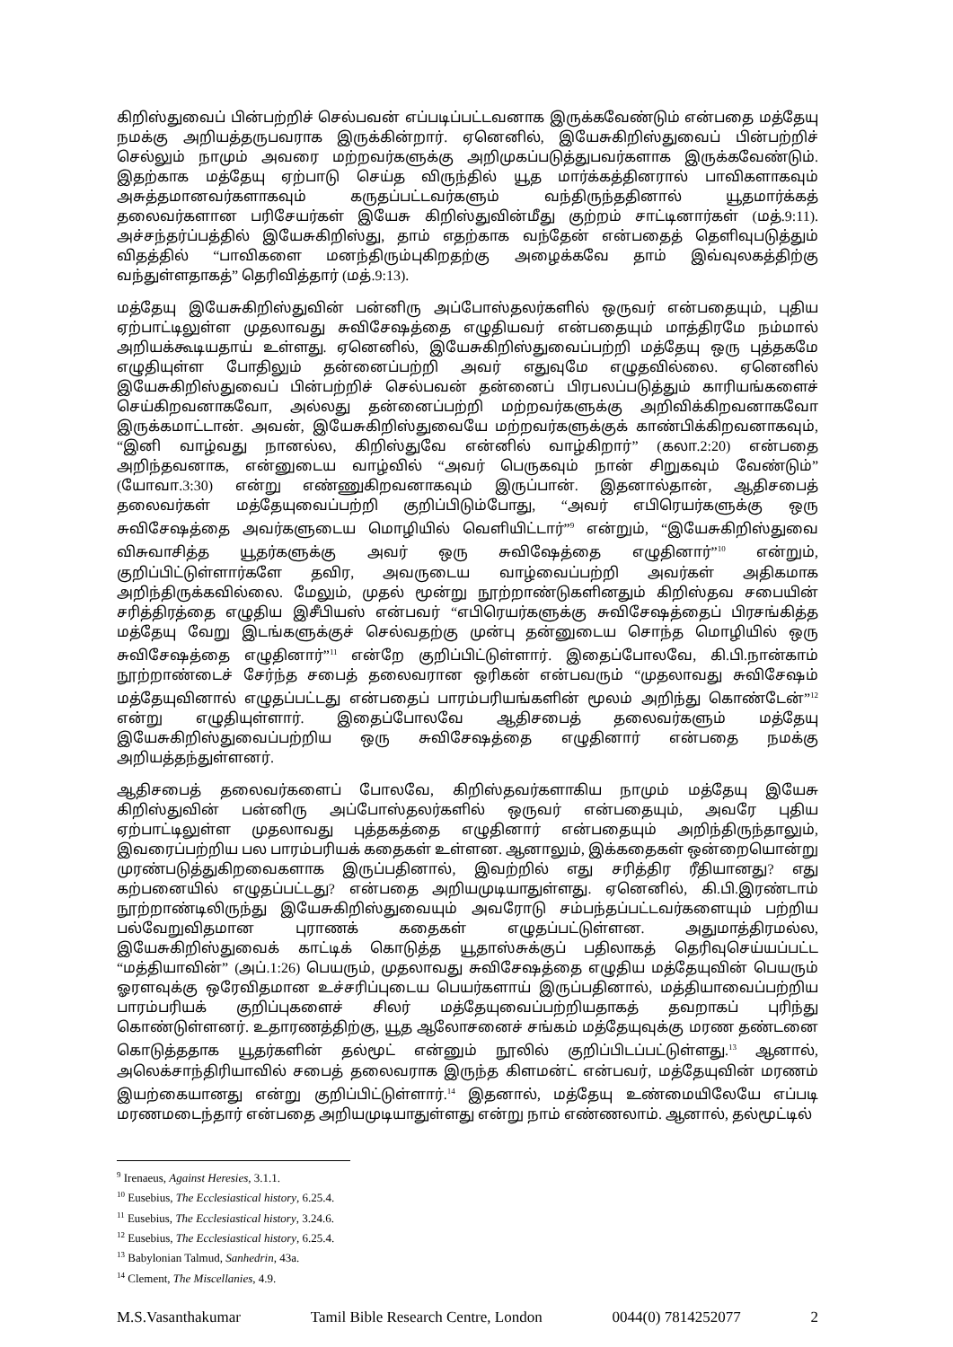கிறிஸ்துவைப் பின்பற்றிச் செல்பவன் எப்படிப்பட்டவனாக இருக்கவேண்டும் என்பதை மத்தேயு நமக்கு அறியத்தருபவராக இருக்கின்றார். ஏனெனில், இயேசுகிறிஸ்துவைப் பின்பற்றிச் செல்லும் நாமும் அவரை மற்றவர்களுக்கு அறிமுகப்படுத்துபவர்களாக இருக்கவேண்டும். இதற்காக மத்தேயு ஏற்பாடு செய்த விருந்தில் யூத மார்க்கத்தினரால் பாவிகளாகவும் அசுத்தமானவர்களாகவும் கருதப்பட்டவர்களும் வந்திருந்ததினால் யூதமார்க்கத் தலைவர்களான பரிசேயர்கள் இயேசு கிறிஸ்துவின்மீது குற்றம் சாட்டினார்கள் (மத்.9:11). அச்சந்தர்ப்பத்தில் இயேசுகிறிஸ்து, தாம் எதற்காக வந்தேன் என்பதைத் தெளிவுபடுத்தும் விதத்தில் “பாவிகளை மனந்திரும்புகிறதற்கு அழைக்கவே தாம் இவ்வுலகத்திற்கு வந்துள்ளதாகத்” தெரிவித்தார் (மத்.9:13).
மத்தேயு இயேசுகிறிஸ்துவின் பன்னிரு அப்போஸ்தலர்களில் ஒருவர் என்பதையும், புதிய ஏற்பாட்டிலுள்ள முதலாவது சுவிசேஷத்தை எழுதியவர் என்பதையும் மாத்திரமே நம்மால் அறியக்கூடியதாய் உள்ளது. ஏனெனில், இயேசுகிறிஸ்துவைப்பற்றி மத்தேயு ஒரு புத்தகமே எழுதியுள்ள போதிலும் தன்னைப்பற்றி அவர் எதுவுமே எழுதவில்லை. ஏனெனில் இயேசுகிறிஸ்துவைப் பின்பற்றிச் செல்பவன் தன்னைப் பிரபலப்படுத்தும் காரியங்களைச் செய்கிறவனாகவோ, அல்லது தன்னைப்பற்றி மற்றவர்களுக்கு அறிவிக்கிறவனாகவோ இருக்கமாட்டான். அவன், இயேசுகிறிஸ்துவையே மற்றவர்களுக்குக் காண்பிக்கிறவனாகவும், “இனி வாழ்வது நானல்ல, கிறிஸ்துவே என்னில் வாழ்கிறார்” (கலா.2:20) என்பதை அறிந்தவனாக, என்னுடைய வாழ்வில் “அவர் பெருகவும் நான் சிறுகவும் வேண்டும்” (யோவா.3:30) என்று எண்ணுகிறவனாகவும் இருப்பான். இதனால்தான், ஆதிசபைத் தலைவர்கள் மத்தேயுவைப்பற்றி குறிப்பிடும்போது, “அவர் எபிரெயர்களுக்கு ஒரு சுவிசேஷத்தை அவர்களுடைய மொழியில் வெளியிட்டார்”<sup>9</sup> என்றும், “இயேசுகிறிஸ்துவை விசுவாசித்த யூதர்களுக்கு அவர் ஒரு சுவிஷேத்தை எழுதினார்”<sup>10</sup> என்றும், குறிப்பிட்டுள்ளார்களே தவிர, அவருடைய வாழ்வைப்பற்றி அவர்கள் அதிகமாக அறிந்திருக்கவில்லை. மேலும், முதல் மூன்று நூற்றாண்டுகளினதும் கிறிஸ்தவ சபையின் சரித்திரத்தை எழுதிய இசீபியஸ் என்பவர் “எபிரெயர்களுக்கு சுவிசேஷத்தைப் பிரசங்கித்த மத்தேயு வேறு இடங்களுக்குச் செல்வதற்கு முன்பு தன்னுடைய சொந்த மொழியில் ஒரு சுவிசேஷத்தை எழுதினார்”<sup>11</sup> என்றே குறிப்பிட்டுள்ளார். இதைப்போலவே, கி.பி.நான்காம் நூற்றாண்டைச் சேர்ந்த சபைத் தலைவரான ஒரிகன் என்பவரும் “முதலாவது சுவிசேஷம் மத்தேயுவினால் எழுதப்பட்டது என்பதைப் பாரம்பரியங்களின் மூலம் அறிந்து கொண்டேன்”<sup>12</sup> என்று எழுதியுள்ளார். இதைப்போலவே ஆதிசபைத் தலைவர்களும் மத்தேயு இயேசுகிறிஸ்துவைப்பற்றிய ஒரு சுவிசேஷத்தை எழுதினார் என்பதை நமக்கு அறியத்தந்துள்ளனர்.
ஆதிசபைத் தலைவர்களைப் போலவே, கிறிஸ்தவர்களாகிய நாமும் மத்தேயு இயேசு கிறிஸ்துவின் பன்னிரு அப்போஸ்தலர்களில் ஒருவர் என்பதையும், அவரே புதிய ஏற்பாட்டிலுள்ள முதலாவது புத்தகத்தை எழுதினார் என்பதையும் அறிந்திருந்தாலும், இவரைப்பற்றிய பல பாரம்பரியக் கதைகள் உள்ளன. ஆனாலும், இக்கதைகள் ஒன்றையொன்று முரண்படுத்துகிறவைகளாக இருப்பதினால், இவற்றில் எது சரித்திர ரீதியானது? எது கற்பனையில் எழுதப்பட்டது? என்பதை அறியமுடியாதுள்ளது. ஏனெனில், கி.பி.இரண்டாம் நூற்றாண்டிலிருந்து இயேசுகிறிஸ்துவையும் அவரோடு சம்பந்தப்பட்டவர்களையும் பற்றிய பல்வேறுவிதமான புராணக் கதைகள் எழுதப்பட்டுள்ளன. அதுமாத்திரமல்ல, இயேசுகிறிஸ்துவைக் காட்டிக் கொடுத்த யூதாஸ்சுக்குப் பதிலாகத் தெரிவுசெய்யப்பட்ட “மத்தியாவின்” (அப்.1:26) பெயரும், முதலாவது சுவிசேஷத்தை எழுதிய மத்தேயுவின் பெயரும் ஓரளவுக்கு ஒரேவிதமான உச்சரிப்புடைய பெயர்களாய் இருப்பதினால், மத்தியாவைப்பற்றிய பாரம்பரியக் குறிப்புகளைச் சிலர் மத்தேயுவைப்பற்றியதாகத் தவறாகப் புரிந்து கொண்டுள்ளனர். உதாரணத்திற்கு, யூத ஆலோசனைச் சங்கம் மத்தேயுவுக்கு மரண தண்டனை கொடுத்ததாக யூதர்களின் தல்மூட் என்னும் நூலில் குறிப்பிடப்பட்டுள்ளது.<sup>13</sup> ஆனால், அலெக்சாந்திரியாவில் சபைத் தலைவராக இருந்த கிளமன்ட் என்பவர், மத்தேயுவின் மரணம் இயற்கையானது என்று குறிப்பிட்டுள்ளார்.<sup>14</sup> இதனால், மத்தேயு உண்மையிலேயே எப்படி மரணமடைந்தார் என்பதை அறியமுடியாதுள்ளது என்று நாம் எண்ணலாம். ஆனால், தல்மூட்டில்
<sup>9</sup> Irenaeus, Against Heresies, 3.1.1.
<sup>10</sup> Eusebius, The Ecclesiastical history, 6.25.4.
<sup>11</sup> Eusebius, The Ecclesiastical history, 3.24.6.
<sup>12</sup> Eusebius, The Ecclesiastical history, 6.25.4.
<sup>13</sup> Babylonian Talmud, Sanhedrin, 43a.
<sup>14</sup> Clement, The Miscellanies, 4.9.
M.S.Vasanthakumar Tamil Bible Research Centre, London 0044(0) 7814252077 2